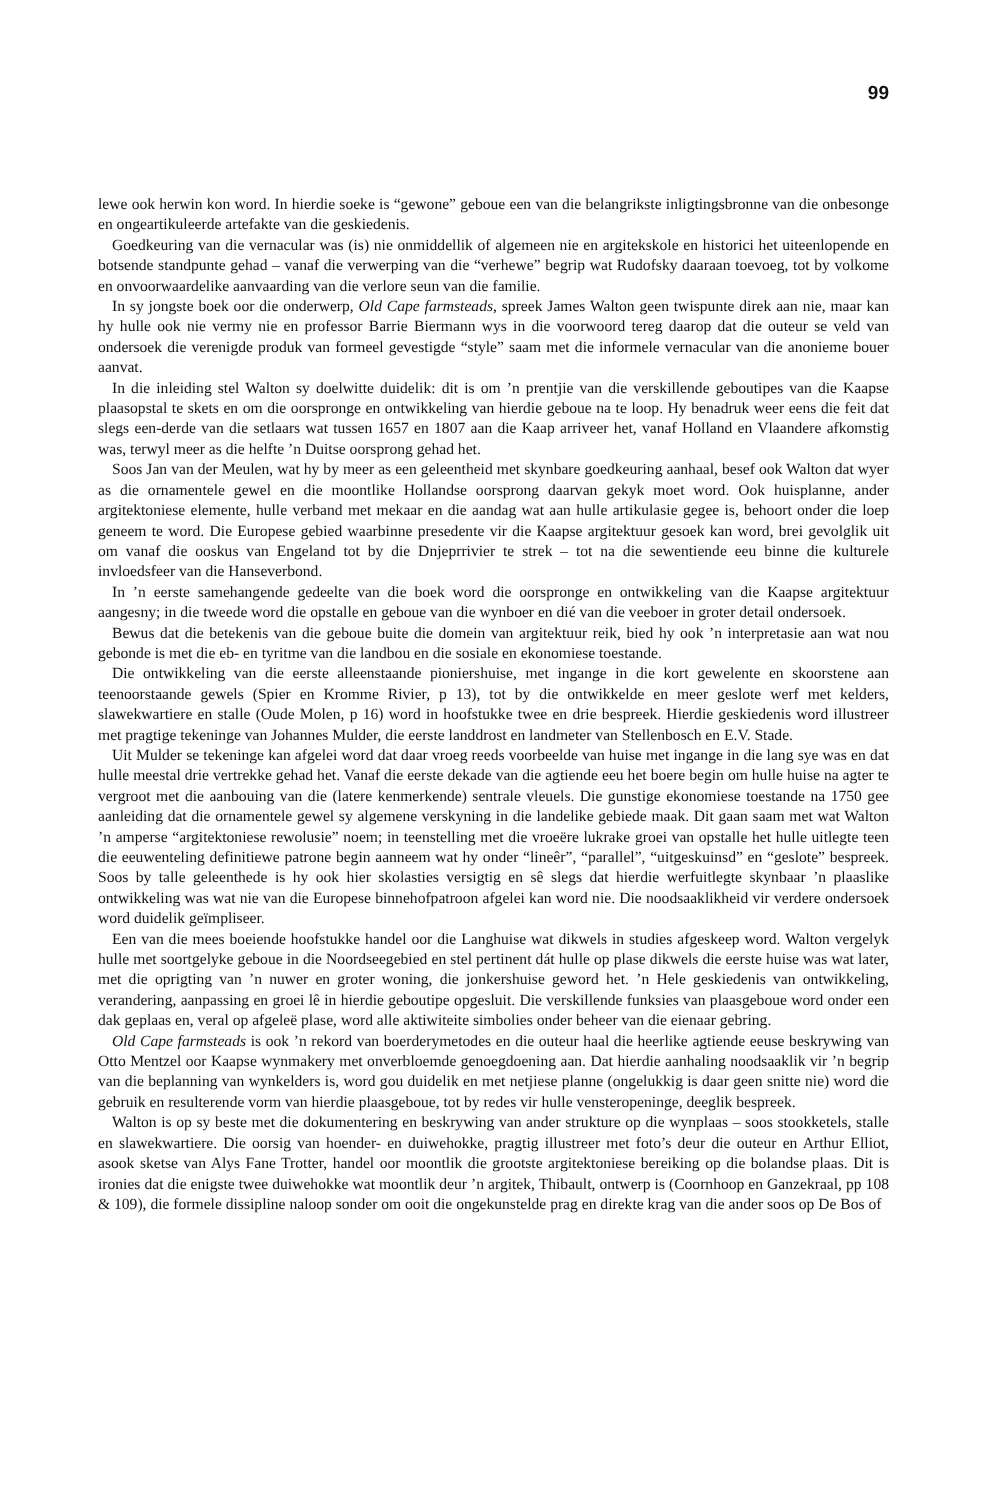99
lewe ook herwin kon word. In hierdie soeke is “gewone” geboue een van die belangrikste inligtingsbronne van die onbesonge en ongeartikuleerde artefakte van die geskiedenis.
Goedkeuring van die vernacular was (is) nie onmiddellik of algemeen nie en argitekskole en historici het uiteenlopende en botsende standpunte gehad – vanaf die verwerping van die “verhewe” begrip wat Rudofsky daaraan toevoeg, tot by volkome en onvoorwaardelike aanvaarding van die verlore seun van die familie.
In sy jongste boek oor die onderwerp, Old Cape farmsteads, spreek James Walton geen twispunte direk aan nie, maar kan hy hulle ook nie vermy nie en professor Barrie Biermann wys in die voorwoord tereg daarop dat die outeur se veld van ondersoek die verenigde produk van formeel gevestigde “style” saam met die informele vernacular van die anonieme bouer aanvat.
In die inleiding stel Walton sy doelwitte duidelik: dit is om ’n prentjie van die verskillende geboutipes van die Kaapse plaasopstal te skets en om die oorspronge en ontwikkeling van hierdie geboue na te loop. Hy benadruk weer eens die feit dat slegs een-derde van die setlaars wat tussen 1657 en 1807 aan die Kaap arriveer het, vanaf Holland en Vlaandere afkomstig was, terwyl meer as die helfte ’n Duitse oorsprong gehad het.
Soos Jan van der Meulen, wat hy by meer as een geleentheid met skynbare goedkeuring aanhaal, besef ook Walton dat wyer as die ornamentele gewel en die moontlike Hollandse oorsprong daarvan gekyk moet word. Ook huisplanne, ander argitektoniese elemente, hulle verband met mekaar en die aandag wat aan hulle artikulasie gegee is, behoort onder die loep geneem te word. Die Europese gebied waarbinne presedente vir die Kaapse argitektuur gesoek kan word, brei gevolglik uit om vanaf die ooskus van Engeland tot by die Dnjeprrivier te strek – tot na die sewentiende eeu binne die kulturele invloedsfeer van die Hanseverbond.
In ’n eerste samehangende gedeelte van die boek word die oorspronge en ontwikkeling van die Kaapse argitektuur aangesny; in die tweede word die opstalle en geboue van die wynboer en dié van die veeboer in groter detail ondersoek.
Bewus dat die betekenis van die geboue buite die domein van argitektuur reik, bied hy ook ’n interpretasie aan wat nou gebonde is met die eb- en tyritme van die landbou en die sosiale en ekonomiese toestande.
Die ontwikkeling van die eerste alleenstaande pioniershuise, met ingange in die kort gewelente en skoorstene aan teenoorstaande gewels (Spier en Kromme Rivier, p 13), tot by die ontwikkelde en meer geslote werf met kelders, slawekwartiere en stalle (Oude Molen, p 16) word in hoofstukke twee en drie bespreek. Hierdie geskiedenis word illustreer met pragtige tekeninge van Johannes Mulder, die eerste landdrost en landmeter van Stellenbosch en E.V. Stade.
Uit Mulder se tekeninge kan afgelei word dat daar vroeg reeds voorbeelde van huise met ingange in die lang sye was en dat hulle meestal drie vertrekke gehad het. Vanaf die eerste dekade van die agtiende eeu het boere begin om hulle huise na agter te vergroot met die aanbouing van die (latere kenmerkende) sentrale vleuels. Die gunstige ekonomiese toestande na 1750 gee aanleiding dat die ornamentele gewel sy algemene verskyning in die landelike gebiede maak. Dit gaan saam met wat Walton ’n amperse “argitektoniese rewolusie” noem; in teenstelling met die vroeëre lukrake groei van opstalle het hulle uitlegte teen die eeuwenteling definitiewe patrone begin aanneem wat hy onder “lineêr”, “parallel”, “uitgeskuinsd” en “geslote” bespreek. Soos by talle geleenthede is hy ook hier skolasties versigtig en sê slegs dat hierdie werfuitlegte skynbaar ’n plaaslike ontwikkeling was wat nie van die Europese binnehofpatroon afgelei kan word nie. Die noodsaaklikheid vir verdere ondersoek word duidelik geïmpliseer.
Een van die mees boeiende hoofstukke handel oor die Langhuise wat dikwels in studies afgeskeep word. Walton vergelyk hulle met soortgelyke geboue in die Noordseegebied en stel pertinent dát hulle op plase dikwels die eerste huise was wat later, met die oprigting van ’n nuwer en groter woning, die jonkershuise geword het. ’n Hele geskiedenis van ontwikkeling, verandering, aanpassing en groei lê in hierdie geboutipe opgesluit. Die verskillende funksies van plaasgeboue word onder een dak geplaas en, veral op afgeleë plase, word alle aktiwiteite simbolies onder beheer van die eienaar gebring.
Old Cape farmsteads is ook ’n rekord van boerderymetodes en die outeur haal die heerlike agtiende eeuse beskrywing van Otto Mentzel oor Kaapse wynmakery met onverbloemde genoegdoening aan. Dat hierdie aanhaling noodsaaklik vir ’n begrip van die beplanning van wynkelders is, word gou duidelik en met netjiese planne (ongelukkig is daar geen snitte nie) word die gebruik en resulterende vorm van hierdie plaasgeboue, tot by redes vir hulle vensteropeninge, deeglik bespreek.
Walton is op sy beste met die dokumentering en beskrywing van ander strukture op die wynplaas – soos stookketels, stalle en slawekwartiere. Die oorsig van hoender- en duiwehokke, pragtig illustreer met foto’s deur die outeur en Arthur Elliot, asook sketse van Alys Fane Trotter, handel oor moontlik die grootste argitektoniese bereiking op die bolandse plaas. Dit is ironies dat die enigste twee duiwehokke wat moontlik deur ’n argitek, Thibault, ontwerp is (Coornhoop en Ganzekraal, pp 108 & 109), die formele dissipline naloop sonder om ooit die ongekunstelde prag en direkte krag van die ander soos op De Bos of